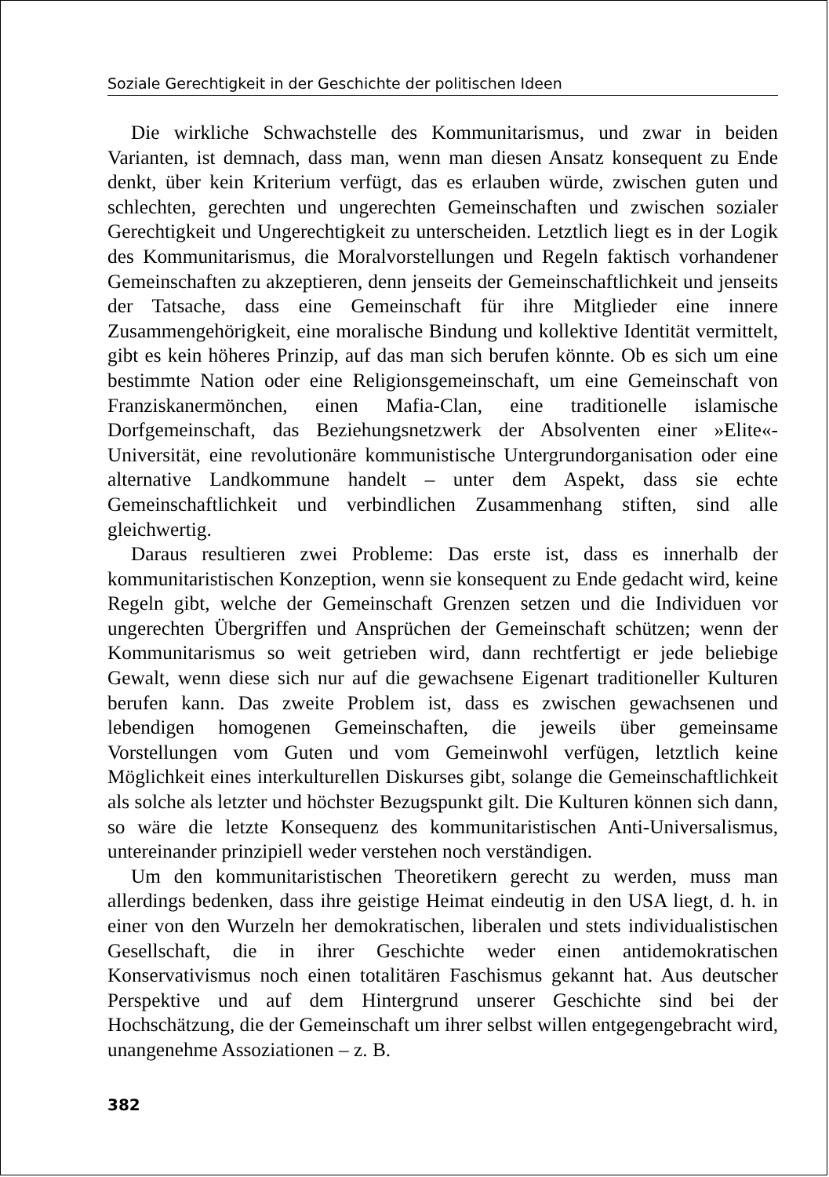Soziale Gerechtigkeit in der Geschichte der politischen Ideen
Die wirkliche Schwachstelle des Kommunitarismus, und zwar in beiden Varianten, ist demnach, dass man, wenn man diesen Ansatz konsequent zu Ende denkt, über kein Kriterium verfügt, das es erlauben würde, zwischen guten und schlechten, gerechten und ungerechten Gemeinschaften und zwischen sozialer Gerechtigkeit und Ungerechtigkeit zu unterscheiden. Letztlich liegt es in der Logik des Kommunitarismus, die Moralvorstellungen und Regeln faktisch vorhandener Gemeinschaften zu akzeptieren, denn jenseits der Gemeinschaftlichkeit und jenseits der Tatsache, dass eine Gemeinschaft für ihre Mitglieder eine innere Zusammengehörigkeit, eine moralische Bindung und kollektive Identität vermittelt, gibt es kein höheres Prinzip, auf das man sich berufen könnte. Ob es sich um eine bestimmte Nation oder eine Religionsgemeinschaft, um eine Gemeinschaft von Franziskanermönchen, einen Mafia-Clan, eine traditionelle islamische Dorfgemeinschaft, das Beziehungsnetzwerk der Absolventen einer »Elite«-Universität, eine revolutionäre kommunistische Untergrundorganisation oder eine alternative Landkommune handelt – unter dem Aspekt, dass sie echte Gemeinschaftlichkeit und verbindlichen Zusammenhang stiften, sind alle gleichwertig.
Daraus resultieren zwei Probleme: Das erste ist, dass es innerhalb der kommunitaristischen Konzeption, wenn sie konsequent zu Ende gedacht wird, keine Regeln gibt, welche der Gemeinschaft Grenzen setzen und die Individuen vor ungerechten Übergriffen und Ansprüchen der Gemeinschaft schützen; wenn der Kommunitarismus so weit getrieben wird, dann rechtfertigt er jede beliebige Gewalt, wenn diese sich nur auf die gewachsene Eigenart traditioneller Kulturen berufen kann. Das zweite Problem ist, dass es zwischen gewachsenen und lebendigen homogenen Gemeinschaften, die jeweils über gemeinsame Vorstellungen vom Guten und vom Gemeinwohl verfügen, letztlich keine Möglichkeit eines interkulturellen Diskurses gibt, solange die Gemeinschaftlichkeit als solche als letzter und höchster Bezugspunkt gilt. Die Kulturen können sich dann, so wäre die letzte Konsequenz des kommunitaristischen Anti-Universalismus, untereinander prinzipiell weder verstehen noch verständigen.
Um den kommunitaristischen Theoretikern gerecht zu werden, muss man allerdings bedenken, dass ihre geistige Heimat eindeutig in den USA liegt, d. h. in einer von den Wurzeln her demokratischen, liberalen und stets individualistischen Gesellschaft, die in ihrer Geschichte weder einen antidemokratischen Konservativismus noch einen totalitären Faschismus gekannt hat. Aus deutscher Perspektive und auf dem Hintergrund unserer Geschichte sind bei der Hochschätzung, die der Gemeinschaft um ihrer selbst willen entgegengebracht wird, unangenehme Assoziationen – z. B.
382